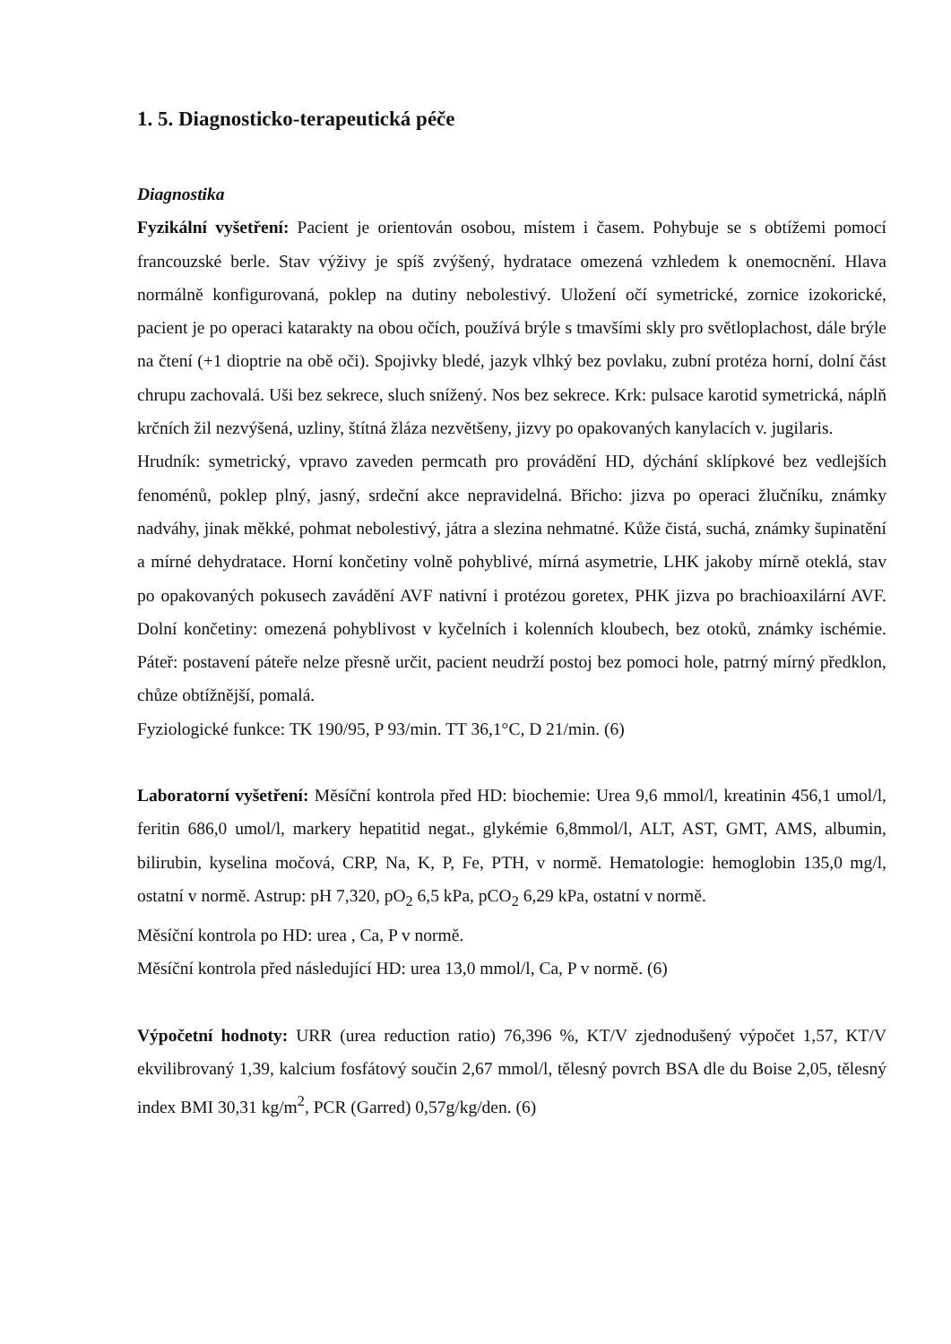1. 5. Diagnosticko-terapeutická péče
Diagnostika
Fyzikální vyšetření: Pacient je orientován osobou, místem i časem. Pohybuje se s obtížemi pomocí francouzské berle. Stav výživy je spíš zvýšený, hydratace omezená vzhledem k onemocnění. Hlava normálně konfigurovaná, poklep na dutiny nebolestivý. Uložení očí symetrické, zornice izokorické, pacient je po operaci katarakty na obou očích, používá brýle s tmavšími skly pro světloplachost, dále brýle na čtení (+1 dioptrie na obě oči). Spojivky bledé, jazyk vlhký bez povlaku, zubní protéza horní, dolní část chrupu zachovalá. Uši bez sekrece, sluch snížený. Nos bez sekrece. Krk: pulsace karotid symetrická, náplň krčních žil nezvýšená, uzliny, štítná žláza nezvětšeny, jizvy po opakovaných kanylacích v. jugilaris.
Hrudník: symetrický, vpravo zaveden permcath pro provádění HD, dýchání sklípkové bez vedlejších fenoménů, poklep plný, jasný, srdeční akce nepravidelná. Břicho: jizva po operaci žlučníku, známky nadváhy, jinak měkké, pohmat nebolestivý, játra a slezina nehmatné. Kůže čistá, suchá, známky šupinatění a mírné dehydratace. Horní končetiny volně pohyblivé, mírná asymetrie, LHK jakoby mírně oteklá, stav po opakovaných pokusech zavádění AVF nativní i protézou goretex, PHK jizva po brachioaxilární AVF. Dolní končetiny: omezená pohyblivost v kyčelních i kolenních kloubech, bez otoků, známky ischémie. Páteř: postavení páteře nelze přesně určit, pacient neudrží postoj bez pomoci hole, patrný mírný předklon, chůze obtížnější, pomalá.
Fyziologické funkce: TK 190/95, P 93/min. TT 36,1°C, D 21/min. (6)
Laboratorní vyšetření: Měsíční kontrola před HD: biochemie: Urea 9,6 mmol/l, kreatinin 456,1 umol/l, feritin 686,0 umol/l, markery hepatitid negat., glykémie 6,8mmol/l, ALT, AST, GMT, AMS, albumin, bilirubin, kyselina močová, CRP, Na, K, P, Fe, PTH, v normě. Hematologie: hemoglobin 135,0 mg/l, ostatní v normě. Astrup: pH 7,320, pO<sub>2</sub> 6,5 kPa, pCO<sub>2</sub> 6,29 kPa, ostatní v normě.
Měsíční kontrola po HD: urea , Ca, P v normě.
Měsíční kontrola před následující HD: urea 13,0 mmol/l, Ca, P v normě. (6)
Výpočetní hodnoty: URR (urea reduction ratio) 76,396 %, KT/V zjednodušený výpočet 1,57, KT/V ekvilibrovaný 1,39, kalcium fosfátový součin 2,67 mmol/l, tělesný povrch BSA dle du Boise 2,05, tělesný index BMI 30,31 kg/m<sup>2</sup>, PCR (Garred) 0,57g/kg/den. (6)